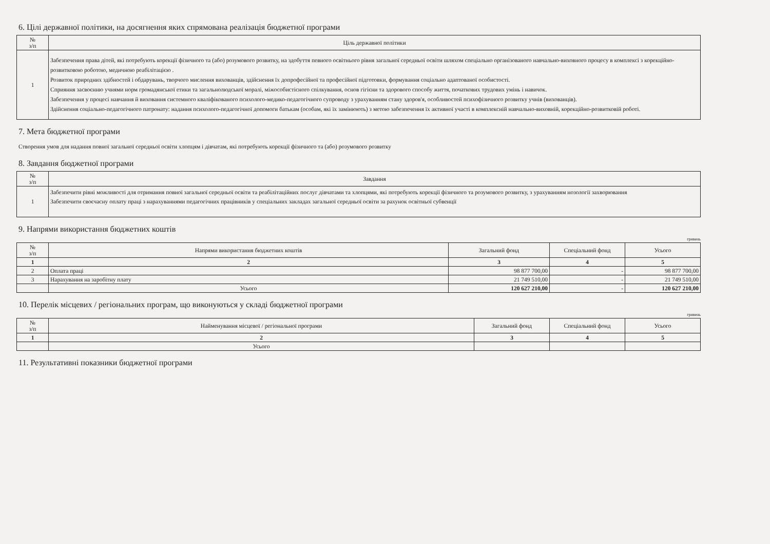6. Цілі державної політики, на досягнення яких спрямована реалізація бюджетної програми
| № з/п | Ціль державної політики |
| --- | --- |
| 1 | Забезпечення права дітей, які потребують корекції фізичного та (або) розумового розвитку, на здобуття певного освітнього рівня загальної середньої освіти шляхом спеціально організованого навчально-виховного процесу в комплексі з корекційно-розвитковою роботою, медичною реабілітацією . Розвиток природних здібностей і обдарувань, творчого мислення вихованців, здійснення їх допрофесійної та професійної підготовки, формування соціально адаптованої особистості. Сприяння засвоєнню учнями норм громадянської етики та загальнолюдської моралі, міжособистісного спілкування, основ гігієни та здорового способу життя, початкових трудових умінь і навичок. Забезпечення у процесі навчання й виховання системного кваліфікованого психолого-медико-педагогічного супроводу з урахуванням стану здоров'я, особливостей психофізичного розвитку учнів (вихованців). Здійснення соціально-педагогічного патронату: надання психолого-педагогічної допомоги батькам (особам, які їх замінюють) з метою забезпечення їх активної участі в комплексній навчально-виховній, корекційно-розвитковій роботі. |
7. Мета бюджетної програми
Створення умов для надання повної загальної середньої освіти хлопцям і дівчатам, які потребують корекції фізичного та (або) розумового розвитку
8. Завдання бюджетної програми
| № з/п | Завдання |
| --- | --- |
| 1 | Забезпечити рівні можливості для отримання повної загальної середньої освіти та реабілітаційних послуг дівчатами та хлопцями, які потребують корекції фізичного та розумового розвитку, з урахуванням нозології захворювання Забезпечити своєчасну оплату праці з нарахуваннями педагогічних працівників у спеціальних закладах загальної середньої освіти за рахунок освітньої субвенції |
9. Напрями використання бюджетних коштів
гривень
| № з/п | Напрями використання бюджетних коштів | Загальний фонд | Спеціальний фонд | Усього |
| --- | --- | --- | --- | --- |
| 1 | 2 | 3 | 4 | 5 |
| 2 | Оплата праці | 98 877 700,00 | - | 98 877 700,00 |
| 3 | Нарахування на заробітну плату | 21 749 510,00 | - | 21 749 510,00 |
| | Усього | 120 627 210,00 | - | 120 627 210,00 |
10. Перелік місцевих / регіональних програм, що виконуються у складі бюджетної програми
гривень
| № з/п | Найменування місцевої / регіональної програми | Загальний фонд | Спеціальний фонд | Усього |
| --- | --- | --- | --- | --- |
| 1 | 2 | 3 | 4 | 5 |
| | Усього | | | |
11. Результативні показники бюджетної програми